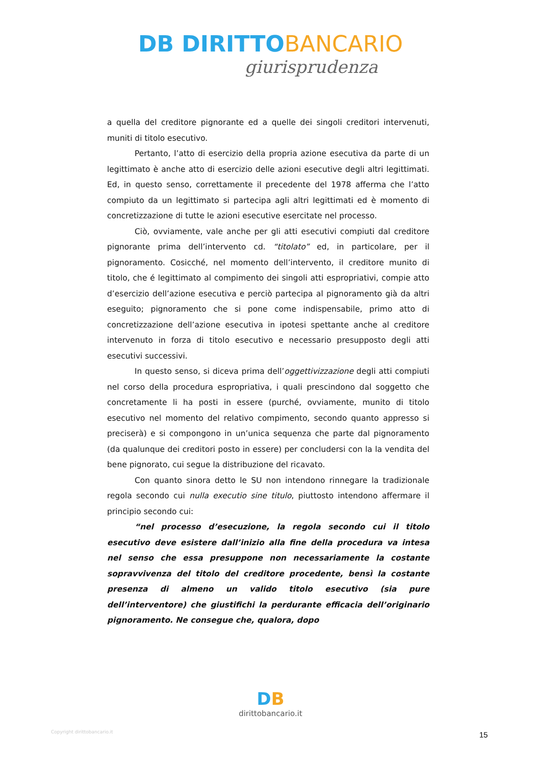DB DIRITTO BANCARIO
giurisprudenza
a quella del creditore pignorante ed a quelle dei singoli creditori intervenuti, muniti di titolo esecutivo.
Pertanto, l’atto di esercizio della propria azione esecutiva da parte di un legittimato è anche atto di esercizio delle azioni esecutive degli altri legittimati. Ed, in questo senso, correttamente il precedente del 1978 afferma che l’atto compiuto da un legittimato si partecipa agli altri legittimati ed è momento di concretizzazione di tutte le azioni esecutive esercitate nel processo.
Ciò, ovviamente, vale anche per gli atti esecutivi compiuti dal creditore pignorante prima dell’intervento cd. “titolato” ed, in particolare, per il pignoramento. Cosicché, nel momento dell’intervento, il creditore munito di titolo, che é legittimato al compimento dei singoli atti espropriativi, compie atto d’esercizio dell’azione esecutiva e perciò partecipa al pignoramento già da altri eseguito; pignoramento che si pone come indispensabile, primo atto di concretizzazione dell’azione esecutiva in ipotesi spettante anche al creditore intervenuto in forza di titolo esecutivo e necessario presupposto degli atti esecutivi successivi.
In questo senso, si diceva prima dell’oggettivizzazione degli atti compiuti nel corso della procedura espropriativa, i quali prescindono dal soggetto che concretamente li ha posti in essere (purché, ovviamente, munito di titolo esecutivo nel momento del relativo compimento, secondo quanto appresso si preciserà) e si compongono in un’unica sequenza che parte dal pignoramento (da qualunque dei creditori posto in essere) per concludersi con la la vendita del bene pignorato, cui segue la distribuzione del ricavato.
Con quanto sinora detto le SU non intendono rinnegare la tradizionale regola secondo cui nulla executio sine titulo, piuttosto intendono affermare il principio secondo cui:
“nel processo d’esecuzione, la regola secondo cui il titolo esecutivo deve esistere dall’inizio alla fine della procedura va intesa nel senso che essa presuppone non necessariamente la costante sopravvivenza del titolo del creditore procedente, bensì la costante presenza di almeno un valido titolo esecutivo (sia pure dell’interventore) che giustifichi la perdurante efficacia dell’originario pignoramento. Ne consegue che, qualora, dopo
Copyright dirittobancario.it
DB
dirittobancario.it
15